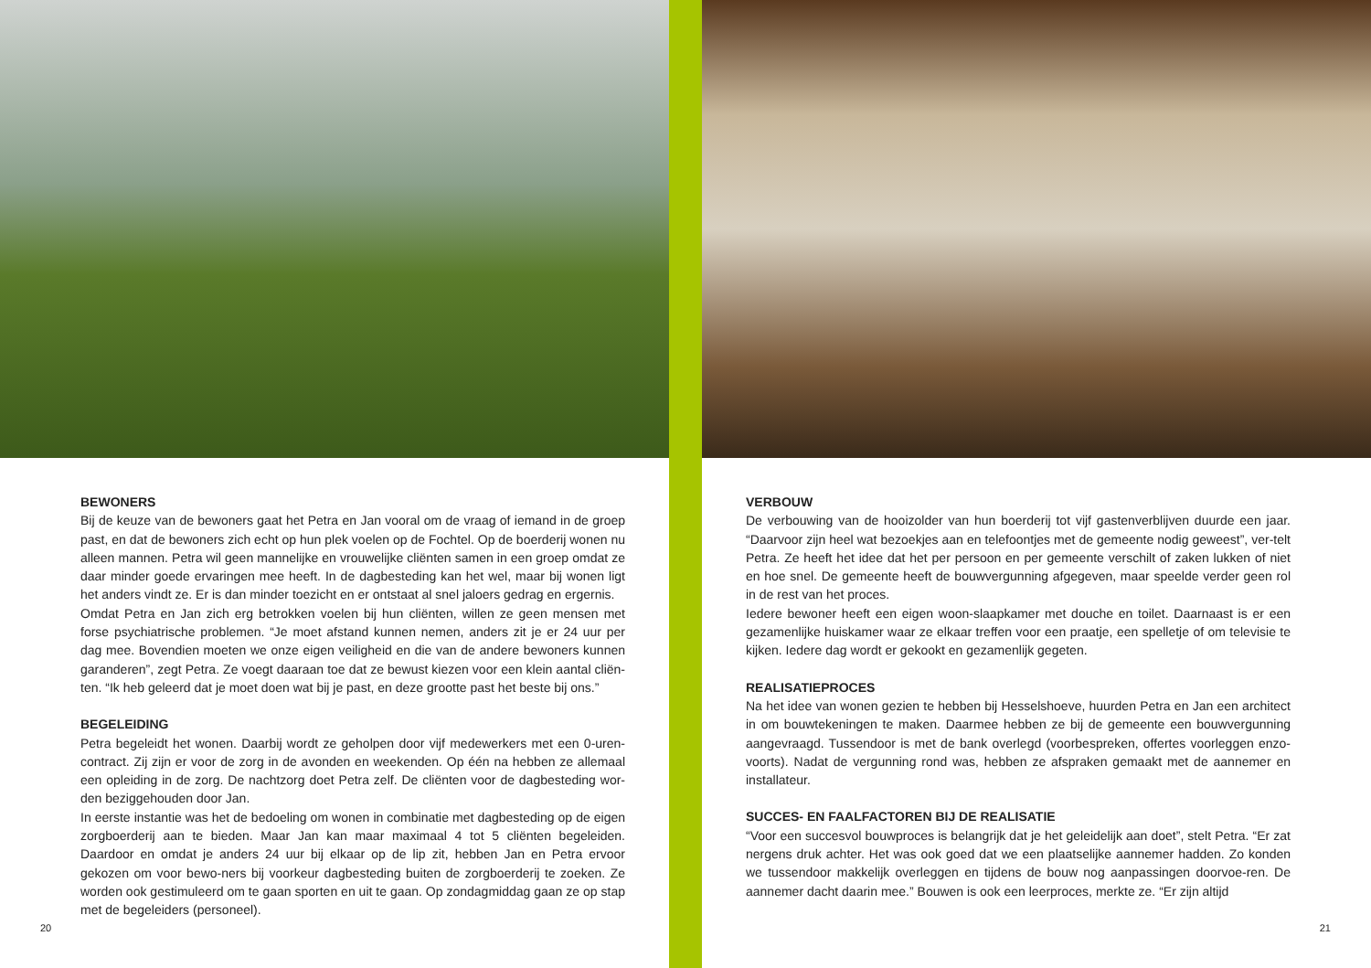BEWONERS
Bij de keuze van de bewoners gaat het Petra en Jan vooral om de vraag of iemand in de groep past, en dat de bewoners zich echt op hun plek voelen op de Fochtel. Op de boerderij wonen nu alleen mannen. Petra wil geen mannelijke en vrouwelijke cliënten samen in een groep omdat ze daar minder goede ervaringen mee heeft. In de dagbesteding kan het wel, maar bij wonen ligt het anders vindt ze. Er is dan minder toezicht en er ontstaat al snel jaloers gedrag en ergernis.
Omdat Petra en Jan zich erg betrokken voelen bij hun cliënten, willen ze geen mensen met forse psychiatrische problemen. “Je moet afstand kunnen nemen, anders zit je er 24 uur per dag mee. Bovendien moeten we onze eigen veiligheid en die van de andere bewoners kunnen garanderen”, zegt Petra. Ze voegt daaraan toe dat ze bewust kiezen voor een klein aantal cliën-ten. “Ik heb geleerd dat je moet doen wat bij je past, en deze grootte past het beste bij ons.”
BEGELEIDING
Petra begeleidt het wonen. Daarbij wordt ze geholpen door vijf medewerkers met een 0-uren-contract. Zij zijn er voor de zorg in de avonden en weekenden. Op één na hebben ze allemaal een opleiding in de zorg. De nachtzorg doet Petra zelf. De cliënten voor de dagbesteding wor-den beziggehouden door Jan.
In eerste instantie was het de bedoeling om wonen in combinatie met dagbesteding op de eigen zorgboerderij aan te bieden. Maar Jan kan maar maximaal 4 tot 5 cliënten begeleiden. Daardoor en omdat je anders 24 uur bij elkaar op de lip zit, hebben Jan en Petra ervoor gekozen om voor bewo-ners bij voorkeur dagbesteding buiten de zorgboerderij te zoeken. Ze worden ook gestimuleerd om te gaan sporten en uit te gaan. Op zondagmiddag gaan ze op stap met de begeleiders (personeel).
20
VERBOUW
De verbouwing van de hooizolder van hun boerderij tot vijf gastenverblijven duurde een jaar. “Daarvoor zijn heel wat bezoekjes aan en telefoontjes met de gemeente nodig geweest”, ver-telt Petra. Ze heeft het idee dat het per persoon en per gemeente verschilt of zaken lukken of niet en hoe snel. De gemeente heeft de bouwvergunning afgegeven, maar speelde verder geen rol in de rest van het proces.
Iedere bewoner heeft een eigen woon-slaapkamer met douche en toilet. Daarnaast is er een gezamenlijke huiskamer waar ze elkaar treffen voor een praatje, een spelletje of om televisie te kijken. Iedere dag wordt er gekookt en gezamenlijk gegeten.
REALISATIEPROCES
Na het idee van wonen gezien te hebben bij Hesselshoeve, huurden Petra en Jan een architect in om bouwtekeningen te maken. Daarmee hebben ze bij de gemeente een bouwvergunning aangevraagd. Tussendoor is met de bank overlegd (voorbespreken, offertes voorleggen enzo-voorts). Nadat de vergunning rond was, hebben ze afspraken gemaakt met de aannemer en installateur.
SUCCES- EN FAALFACTOREN BIJ DE REALISATIE
“Voor een succesvol bouwproces is belangrijk dat je het geleidelijk aan doet”, stelt Petra. “Er zat nergens druk achter. Het was ook goed dat we een plaatselijke aannemer hadden. Zo konden we tussendoor makkelijk overleggen en tijdens de bouw nog aanpassingen doorvoe-ren. De aannemer dacht daarin mee.” Bouwen is ook een leerproces, merkte ze. “Er zijn altijd
21